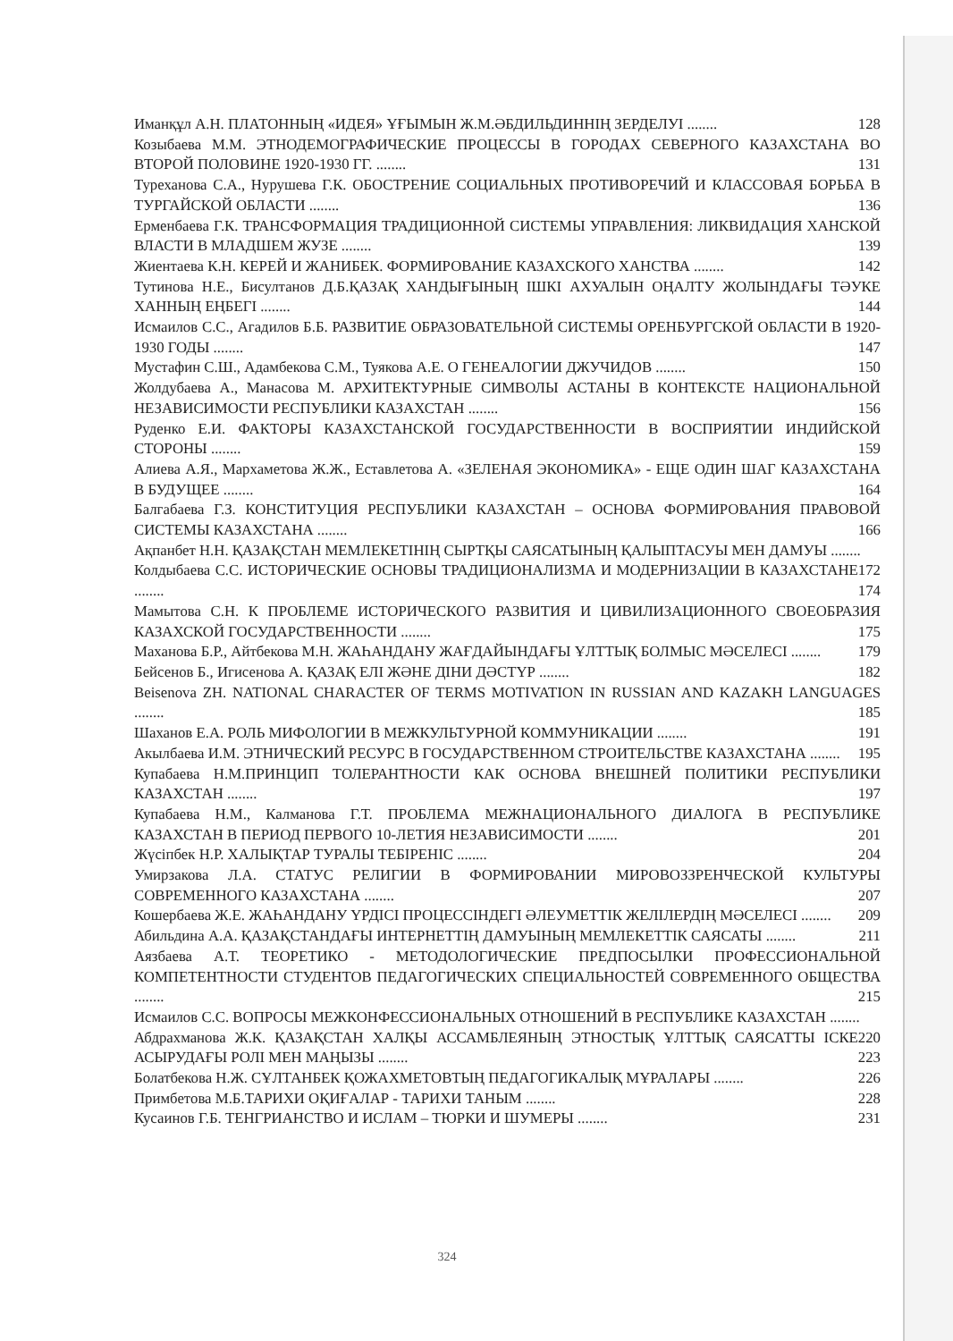Иманқұл А.Н. ПЛАТОННЫҢ «ИДЕЯ» ҰҒЫМЫН Ж.М.ӘБДИЛЬДИННІҢ ЗЕРДЕЛУІ ........ 128
Козыбаева М.М. ЭТНОДЕМОГРАФИЧЕСКИЕ ПРОЦЕССЫ В ГОРОДАХ СЕВЕРНОГО КАЗАХСТАНА ВО ВТОРОЙ ПОЛОВИНЕ 1920-1930 ГГ. ........ 131
Туреханова С.А., Нурушева Г.К. ОБОСТРЕНИЕ СОЦИАЛЬНЫХ ПРОТИВОРЕЧИЙ И КЛАССОВАЯ БОРЬБА В ТУРГАЙСКОЙ ОБЛАСТИ ........ 136
Ерменбаева Г.К. ТРАНСФОРМАЦИЯ ТРАДИЦИОННОЙ СИСТЕМЫ УПРАВЛЕНИЯ: ЛИКВИДАЦИЯ ХАНСКОЙ ВЛАСТИ В МЛАДШЕМ ЖУЗЕ ........ 139
Жиентаева К.Н. КЕРЕЙ И ЖАНИБЕК. ФОРМИРОВАНИЕ КАЗАХСКОГО ХАНСТВА ........ 142
Тутинова Н.Е., Бисултанов Д.Б.ҚАЗАҚ ХАНДЫҒЫНЫҢ ІШКІ АХУАЛЫН ОҢАЛТУ ЖОЛЫНДАҒЫ ТӘУКЕ ХАННЫҢ ЕҢБЕГІ ........ 144
Исмаилов С.С., Агадилов Б.Б. РАЗВИТИЕ ОБРАЗОВАТЕЛЬНОЙ СИСТЕМЫ ОРЕНБУРГСКОЙ ОБЛАСТИ В 1920-1930 ГОДЫ ........ 147
Мустафин С.Ш., Адамбекова С.М., Туякова А.Е. О ГЕНЕАЛОГИИ ДЖУЧИДОВ ........ 150
Жолдубаева А., Манасова М. АРХИТЕКТУРНЫЕ СИМВОЛЫ АСТАНЫ В КОНТЕКСТЕ НАЦИОНАЛЬНОЙ НЕЗАВИСИМОСТИ РЕСПУБЛИКИ КАЗАХСТАН ........ 156
Руденко Е.И. ФАКТОРЫ КАЗАХСТАНСКОЙ ГОСУДАРСТВЕННОСТИ В ВОСПРИЯТИИ ИНДИЙСКОЙ СТОРОНЫ ........ 159
Алиева А.Я., Мархаметова Ж.Ж., Еставлетова А. «ЗЕЛЕНАЯ ЭКОНОМИКА» - ЕЩЕ ОДИН ШАГ КАЗАХСТАНА В БУДУЩЕЕ ........ 164
Балгабаева Г.З. КОНСТИТУЦИЯ РЕСПУБЛИКИ КАЗАХСТАН – ОСНОВА ФОРМИРОВАНИЯ ПРАВОВОЙ СИСТЕМЫ КАЗАХСТАНА ........ 166
Ақпанбет Н.Н. ҚАЗАҚСТАН МЕМЛЕКЕТІНІҢ СЫРТҚЫ САЯСАТЫНЫҢ ҚАЛЫПТАСУЫ МЕН ДАМУЫ ........ 172
Колдыбаева С.С. ИСТОРИЧЕСКИЕ ОСНОВЫ ТРАДИЦИОНАЛИЗМА И МОДЕРНИЗАЦИИ В КАЗАХСТАНЕ ........ 174
Мамытова С.Н. К ПРОБЛЕМЕ ИСТОРИЧЕСКОГО РАЗВИТИЯ И ЦИВИЛИЗАЦИОННОГО СВОЕОБРАЗИЯ КАЗАХСКОЙ ГОСУДАРСТВЕННОСТИ ........ 175
Маханова Б.Р., Айтбекова М.Н. ЖАҺАНДАНУ ЖАҒДАЙЫНДАҒЫ ҰЛТТЫҚ БОЛМЫС МӘСЕЛЕСІ ........ 179
Бейсенов Б., Игисенова А. ҚАЗАҚ ЕЛІ ЖӘНЕ ДІНИ ДӘСТҮР ........ 182
Beisenova ZH. NATIONAL CHARACTER OF TERMS MOTIVATION IN RUSSIAN AND KAZAKH LANGUAGES ........ 185
Шаханов Е.А. РОЛЬ МИФОЛОГИИ В МЕЖКУЛЬТУРНОЙ КОММУНИКАЦИИ ........ 191
Акылбаева И.М. ЭТНИЧЕСКИЙ РЕСУРС В ГОСУДАРСТВЕННОМ СТРОИТЕЛЬСТВЕ КАЗАХСТАНА ........ 195
Купабаева Н.М.ПРИНЦИП ТОЛЕРАНТНОСТИ КАК ОСНОВА ВНЕШНЕЙ ПОЛИТИКИ РЕСПУБЛИКИ КАЗАХСТАН ........ 197
Купабаева Н.М., Калманова Г.Т. ПРОБЛЕМА МЕЖНАЦИОНАЛЬНОГО ДИАЛОГА В РЕСПУБЛИКЕ КАЗАХСТАН В ПЕРИОД ПЕРВОГО 10-ЛЕТИЯ НЕЗАВИСИМОСТИ ........ 201
Жүсіпбек Н.Р. ХАЛЫҚТАР ТУРАЛЫ ТЕБІРЕНІС ........ 204
Умирзакова Л.А. СТАТУС РЕЛИГИИ В ФОРМИРОВАНИИ МИРОВОЗЗРЕНЧЕСКОЙ КУЛЬТУРЫ СОВРЕМЕННОГО КАЗАХСТАНА ........ 207
Кошербаева Ж.Е. ЖАҺАНДАНУ ҮРДІСІ ПРОЦЕССІНДЕГІ ӘЛЕУМЕТТІК ЖЕЛІЛЕРДІҢ МӘСЕЛЕСІ ........ 209
Абильдина А.А. ҚАЗАҚСТАНДАҒЫ ИНТЕРНЕТТІҢ ДАМУЫНЫҢ МЕМЛЕКЕТТІК САЯСАТЫ ........ 211
Аязбаева А.Т. ТЕОРЕТИКО - МЕТОДОЛОГИЧЕСКИЕ ПРЕДПОСЫЛКИ ПРОФЕССИОНАЛЬНОЙ КОМПЕТЕНТНОСТИ СТУДЕНТОВ ПЕДАГОГИЧЕСКИХ СПЕЦИАЛЬНОСТЕЙ СОВРЕМЕННОГО ОБЩЕСТВА ........ 215
Исмаилов С.С. ВОПРОСЫ МЕЖКОНФЕССИОНАЛЬНЫХ ОТНОШЕНИЙ В РЕСПУБЛИКЕ КАЗАХСТАН ........ 220
Абдрахманова Ж.К. ҚАЗАҚСТАН ХАЛҚЫ АССАМБЛЕЯНЫҢ ЭТНОСТЫҚ ҰЛТТЫҚ САЯСАТТЫ ІСКЕ АСЫРУДАҒЫ РОЛІ МЕН МАҢЫЗЫ ........ 223
Болатбекова Н.Ж. СҰЛТАНБЕК ҚОЖАХМЕТОВТЫҢ ПЕДАГОГИКАЛЫҚ МҰРАЛАРЫ ........ 226
Примбетова М.Б.ТАРИХИ ОҚИҒАЛАР - ТАРИХИ ТАНЫМ ........ 228
Кусаинов Г.Б. ТЕНГРИАНСТВО И ИСЛАМ – ТЮРКИ И ШУМЕРЫ ........ 231
324